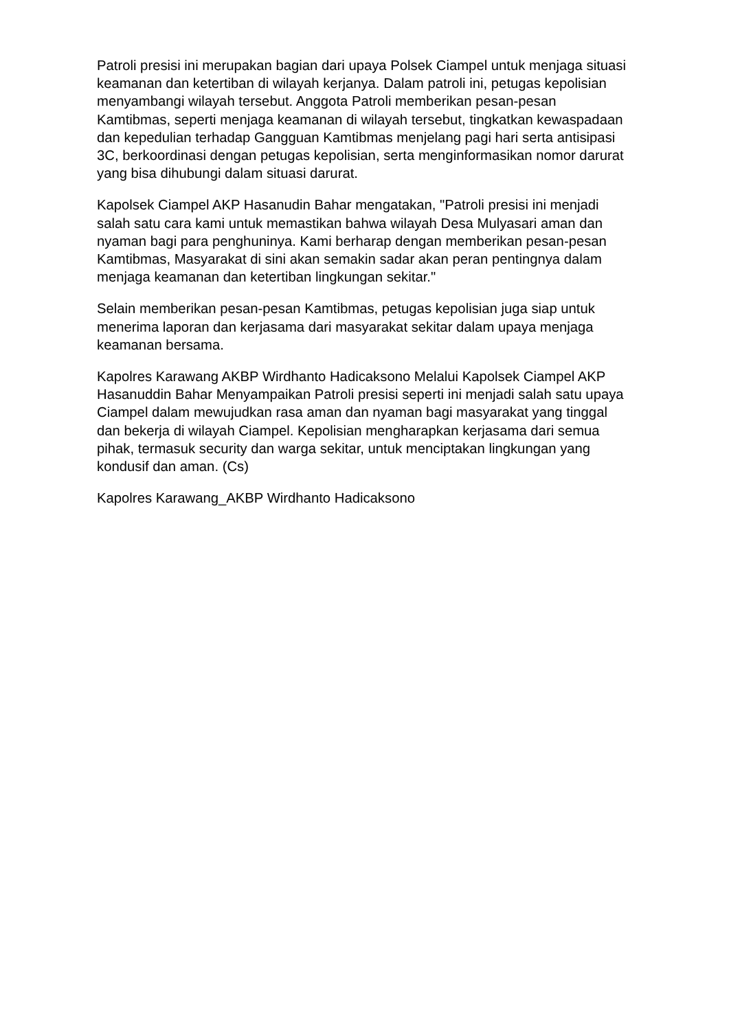Patroli presisi ini merupakan bagian dari upaya Polsek Ciampel untuk menjaga situasi keamanan dan ketertiban di wilayah kerjanya. Dalam patroli ini, petugas kepolisian menyambangi wilayah tersebut. Anggota Patroli memberikan pesan-pesan Kamtibmas, seperti menjaga keamanan di wilayah tersebut, tingkatkan kewaspadaan dan kepedulian terhadap Gangguan Kamtibmas menjelang pagi hari serta antisipasi 3C, berkoordinasi dengan petugas kepolisian, serta menginformasikan nomor darurat yang bisa dihubungi dalam situasi darurat.
Kapolsek Ciampel AKP Hasanudin Bahar mengatakan, "Patroli presisi ini menjadi salah satu cara kami untuk memastikan bahwa wilayah Desa Mulyasari aman dan nyaman bagi para penghuninya. Kami berharap dengan memberikan pesan-pesan Kamtibmas, Masyarakat di sini akan semakin sadar akan peran pentingnya dalam menjaga keamanan dan ketertiban lingkungan sekitar."
Selain memberikan pesan-pesan Kamtibmas, petugas kepolisian juga siap untuk menerima laporan dan kerjasama dari masyarakat sekitar dalam upaya menjaga keamanan bersama.
Kapolres Karawang AKBP Wirdhanto Hadicaksono Melalui Kapolsek Ciampel AKP Hasanuddin Bahar Menyampaikan Patroli presisi seperti ini menjadi salah satu upaya Ciampel dalam mewujudkan rasa aman dan nyaman bagi masyarakat yang tinggal dan bekerja di wilayah Ciampel. Kepolisian mengharapkan kerjasama dari semua pihak, termasuk security dan warga sekitar, untuk menciptakan lingkungan yang kondusif dan aman. (Cs)
Kapolres Karawang_AKBP Wirdhanto Hadicaksono